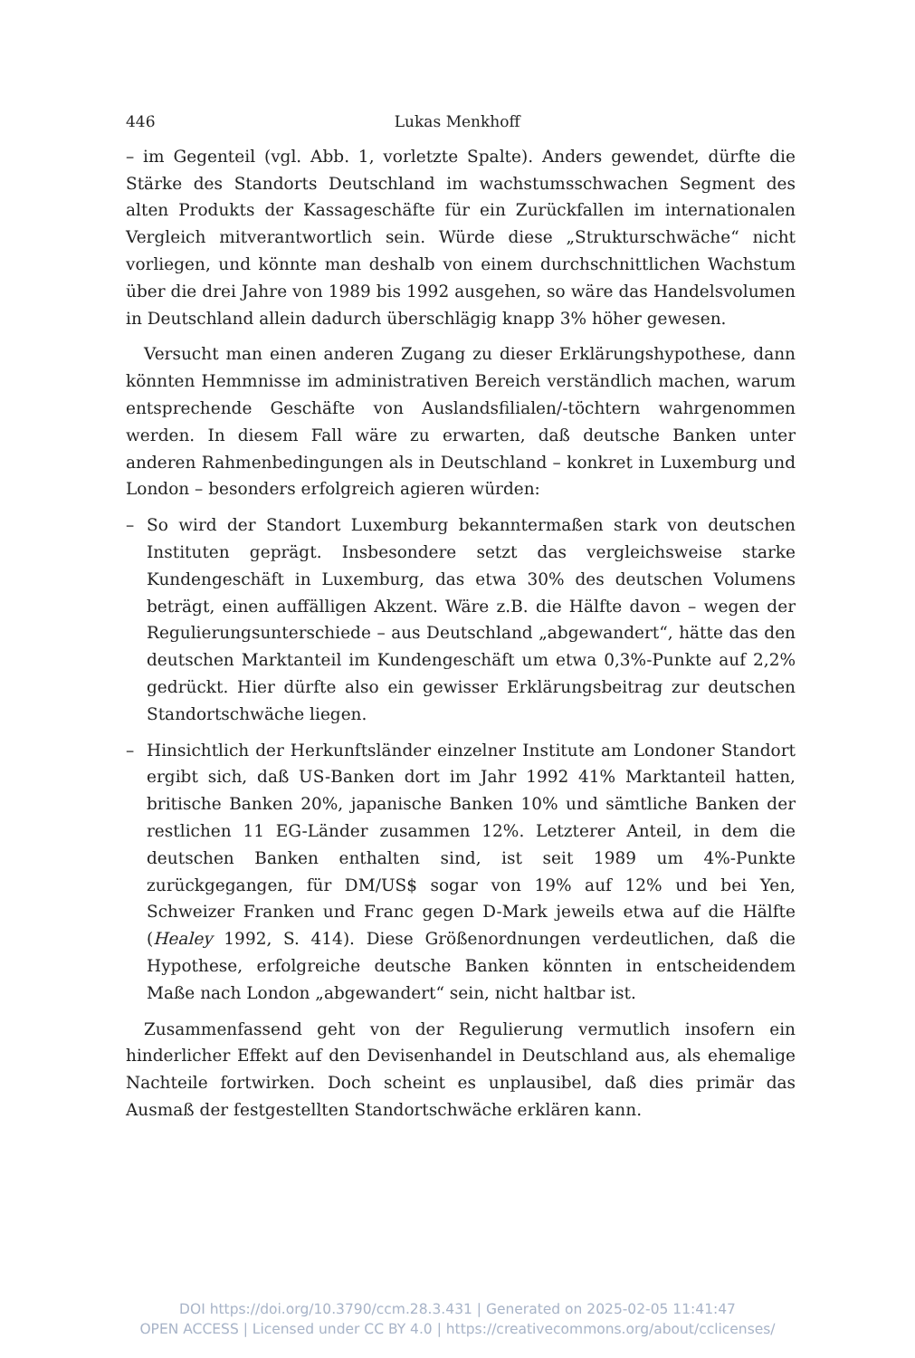446 Lukas Menkhoff
– im Gegenteil (vgl. Abb. 1, vorletzte Spalte). Anders gewendet, dürfte die Stärke des Standorts Deutschland im wachstumsschwachen Segment des alten Produkts der Kassageschäfte für ein Zurückfallen im internationalen Vergleich mitverantwortlich sein. Würde diese „Strukturschwäche“ nicht vorliegen, und könnte man deshalb von einem durchschnittlichen Wachstum über die drei Jahre von 1989 bis 1992 ausgehen, so wäre das Handelsvolumen in Deutschland allein dadurch überschlägig knapp 3% höher gewesen.
Versucht man einen anderen Zugang zu dieser Erklärungshypothese, dann könnten Hemmnisse im administrativen Bereich verständlich machen, warum entsprechende Geschäfte von Auslandsfilialen/-töchtern wahrgenommen werden. In diesem Fall wäre zu erwarten, daß deutsche Banken unter anderen Rahmenbedingungen als in Deutschland – konkret in Luxemburg und London – besonders erfolgreich agieren würden:
– So wird der Standort Luxemburg bekanntermaßen stark von deutschen Instituten geprägt. Insbesondere setzt das vergleichsweise starke Kundengeschäft in Luxemburg, das etwa 30% des deutschen Volumens beträgt, einen auffälligen Akzent. Wäre z.B. die Hälfte davon – wegen der Regulierungsunterschiede – aus Deutschland „abgewandert“, hätte das den deutschen Marktanteil im Kundengeschäft um etwa 0,3%-Punkte auf 2,2% gedrückt. Hier dürfte also ein gewisser Erklärungsbeitrag zur deutschen Standortschwäche liegen.
– Hinsichtlich der Herkunftsländer einzelner Institute am Londoner Standort ergibt sich, daß US-Banken dort im Jahr 1992 41% Marktanteil hatten, britische Banken 20%, japanische Banken 10% und sämtliche Banken der restlichen 11 EG-Länder zusammen 12%. Letzterer Anteil, in dem die deutschen Banken enthalten sind, ist seit 1989 um 4%-Punkte zurückgegangen, für DM/US$ sogar von 19% auf 12% und bei Yen, Schweizer Franken und Franc gegen D-Mark jeweils etwa auf die Hälfte (Healey 1992, S. 414). Diese Größenordnungen verdeutlichen, daß die Hypothese, erfolgreiche deutsche Banken könnten in entscheidendem Maße nach London „abgewandert“ sein, nicht haltbar ist.
Zusammenfassend geht von der Regulierung vermutlich insofern ein hinderlicher Effekt auf den Devisenhandel in Deutschland aus, als ehemalige Nachteile fortwirken. Doch scheint es unplausibel, daß dies primär das Ausmaß der festgestellten Standortschwäche erklären kann.
DOI https://doi.org/10.3790/ccm.28.3.431 | Generated on 2025-02-05 11:41:47
OPEN ACCESS | Licensed under CC BY 4.0 | https://creativecommons.org/about/cclicenses/